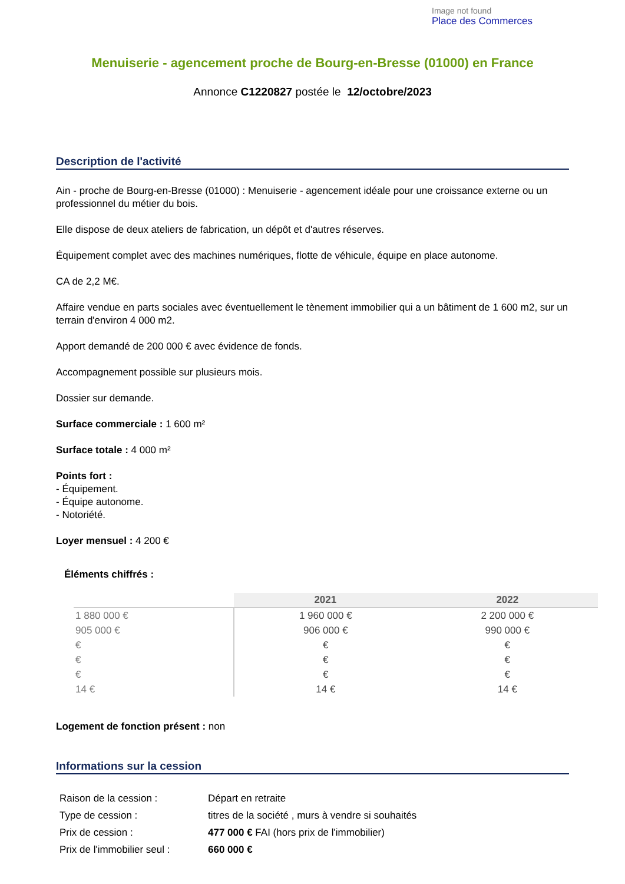Image not found
Place des Commerces
Menuiserie - agencement proche de Bourg-en-Bresse (01000) en France
Annonce C1220827 postée le 12/octobre/2023
Description de l'activité
Ain - proche de Bourg-en-Bresse (01000) : Menuiserie - agencement idéale pour une croissance externe ou un professionnel du métier du bois.
Elle dispose de deux ateliers de fabrication, un dépôt et d'autres réserves.
Équipement complet avec des machines numériques, flotte de véhicule, équipe en place autonome.
CA de 2,2 M€.
Affaire vendue en parts sociales avec éventuellement le tènement immobilier qui a un bâtiment de 1 600 m2, sur un terrain d'environ 4 000 m2.
Apport demandé de 200 000 € avec évidence de fonds.
Accompagnement possible sur plusieurs mois.
Dossier sur demande.
Surface commerciale : 1 600 m²
Surface totale : 4 000 m²
Points fort :
- Équipement.
- Équipe autonome.
- Notoriété.
Loyer mensuel : 4 200 €
Éléments chiffrés :
| | 2021 | 2022 |
| --- | --- | --- |
| 1 880 000 € | 1 960 000 € | 2 200 000 € |
| 905 000 € | 906 000 € | 990 000 € |
| € | € | € |
| € | € | € |
| € | € | € |
| 14 € | 14 € | 14 € |
Logement de fonction présent : non
Informations sur la cession
| Raison de la cession : | Départ en retraite |
| Type de cession : | titres de la société , murs à vendre si souhaités |
| Prix de cession : | 477 000 € FAI (hors prix de l'immobilier) |
| Prix de l'immobilier seul : | 660 000 € |